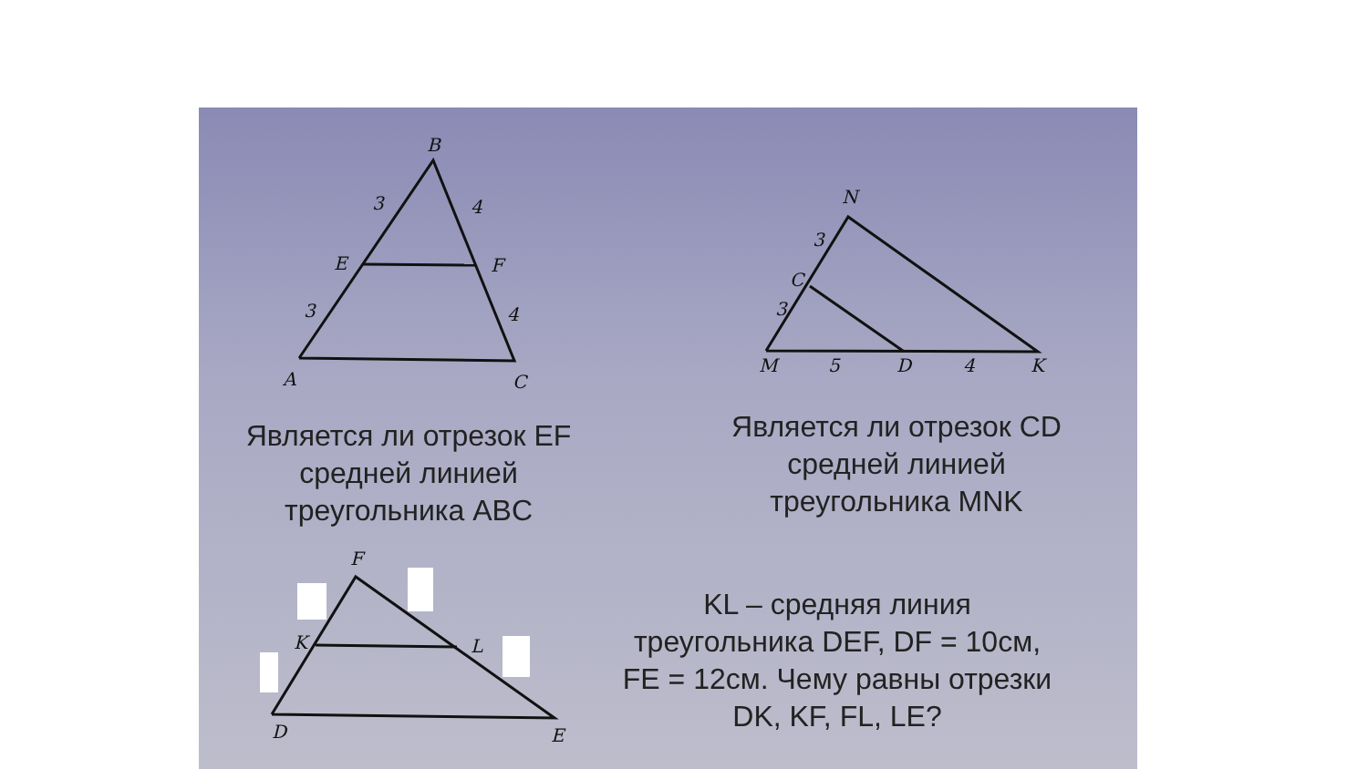B
3
4
E
F
3
4
A
C
N
3
C
3
M
5
D
4
K
F
K
L
D
E
Является ли отрезок EF
средней линией
треугольника ABC
Является ли отрезок CD
средней линией
треугольника MNK
KL – средняя линия
треугольника DEF, DF = 10см,
FE = 12см. Чему равны отрезки
DK, KF, FL, LE?